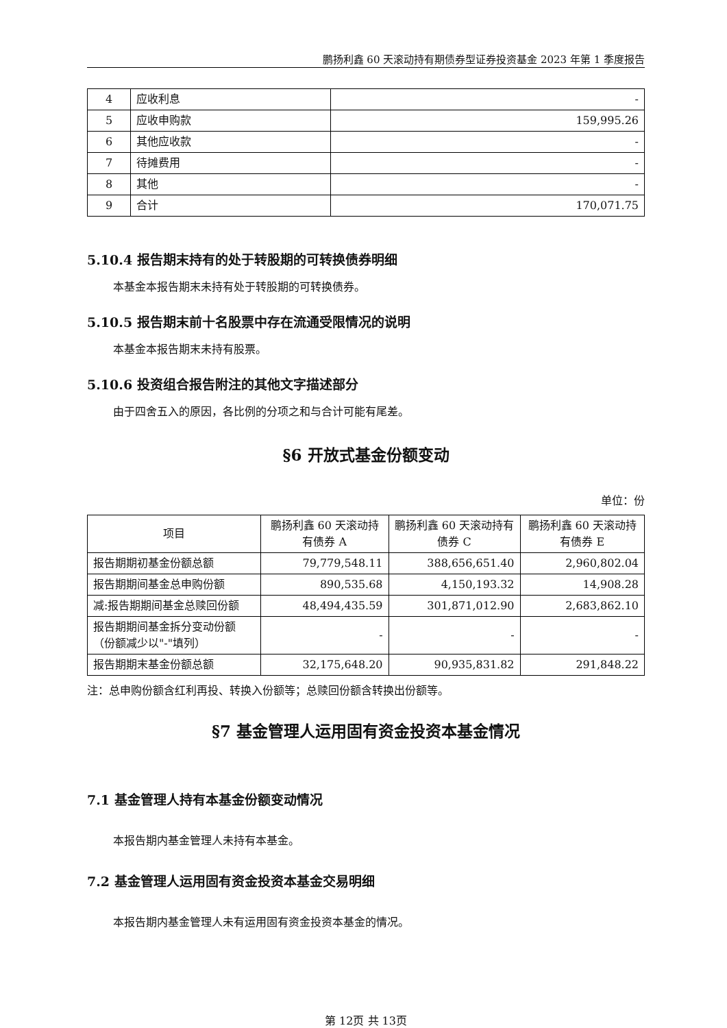鹏扬利鑫 60 天滚动持有期债券型证券投资基金 2023 年第 1 季度报告
| 4 | 应收利息 | - |
| 5 | 应收申购款 | 159,995.26 |
| 6 | 其他应收款 | - |
| 7 | 待摊费用 | - |
| 8 | 其他 | - |
| 9 | 合计 | 170,071.75 |
5.10.4 报告期末持有的处于转股期的可转换债券明细
本基金本报告期末未持有处于转股期的可转换债券。
5.10.5 报告期末前十名股票中存在流通受限情况的说明
本基金本报告期末未持有股票。
5.10.6 投资组合报告附注的其他文字描述部分
由于四舍五入的原因，各比例的分项之和与合计可能有尾差。
§6 开放式基金份额变动
单位：份
| 项目 | 鹏扬利鑫 60 天滚动持有债券 A | 鹏扬利鑫 60 天滚动持有债券 C | 鹏扬利鑫 60 天滚动持有债券 E |
| 报告期期初基金份额总额 | 79,779,548.11 | 388,656,651.40 | 2,960,802.04 |
| 报告期期间基金总申购份额 | 890,535.68 | 4,150,193.32 | 14,908.28 |
| 减:报告期期间基金总赎回份额 | 48,494,435.59 | 301,871,012.90 | 2,683,862.10 |
| 报告期期间基金拆分变动份额（份额减少以"-"填列） | - | - | - |
| 报告期期末基金份额总额 | 32,175,648.20 | 90,935,831.82 | 291,848.22 |
注：总申购份额含红利再投、转换入份额等；总赎回份额含转换出份额等。
§7 基金管理人运用固有资金投资本基金情况
7.1 基金管理人持有本基金份额变动情况
本报告期内基金管理人未持有本基金。
7.2 基金管理人运用固有资金投资本基金交易明细
本报告期内基金管理人未有运用固有资金投资本基金的情况。
第 12页 共 13页